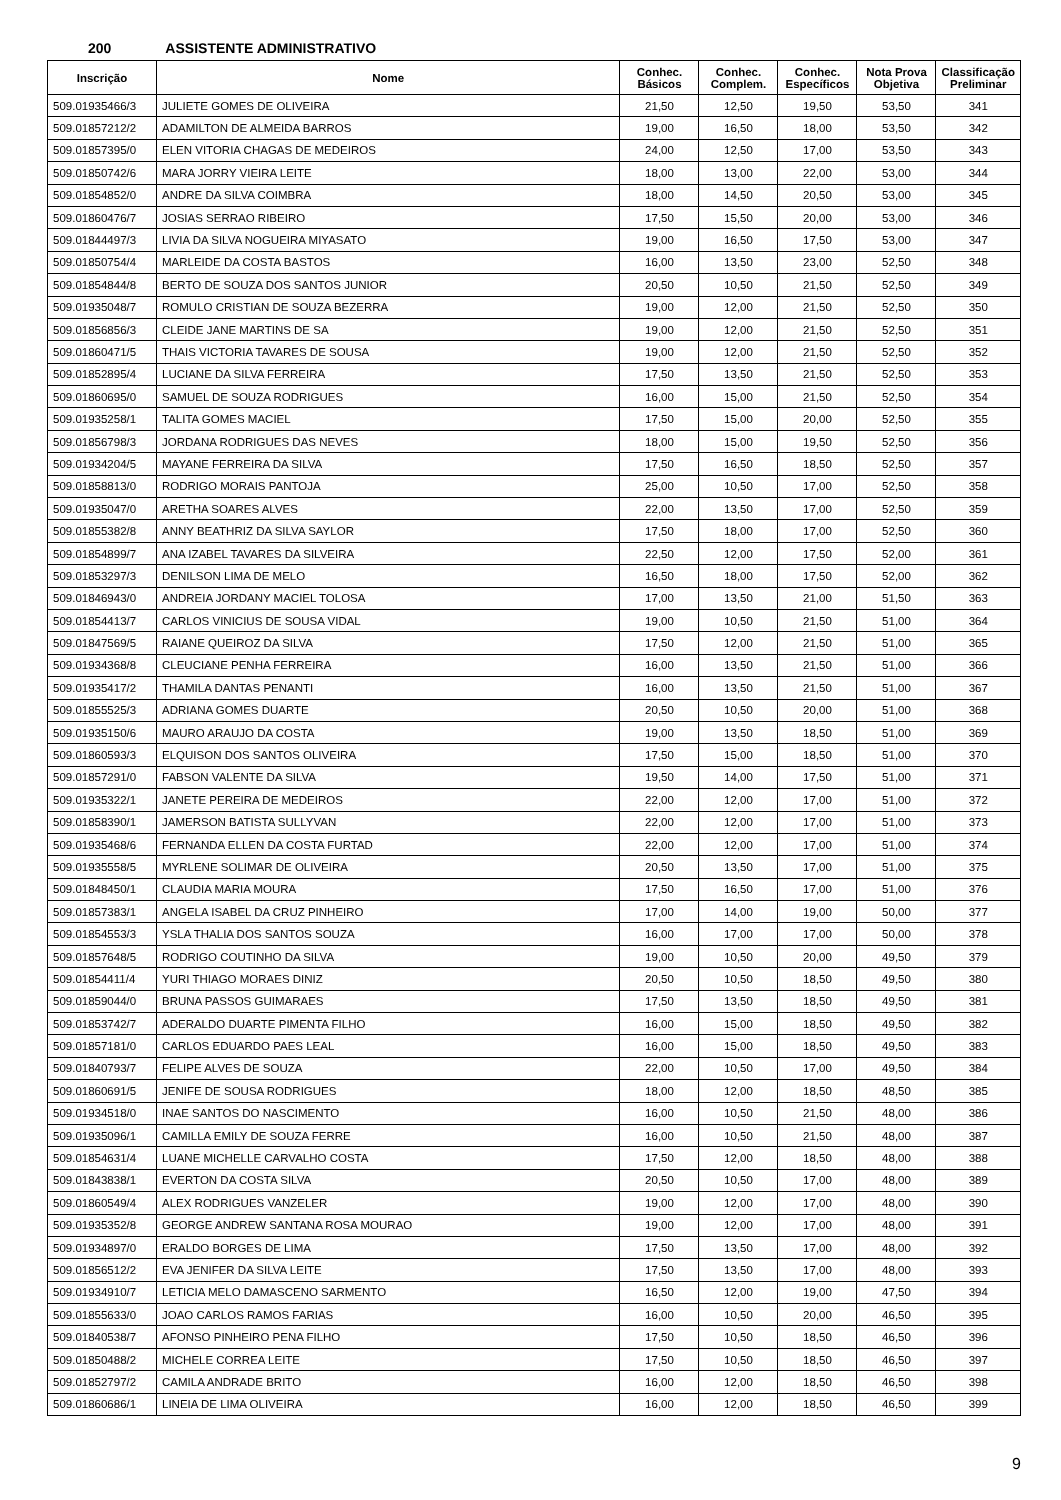200 ASSISTENTE ADMINISTRATIVO
| Inscrição | Nome | Conhec. Básicos | Conhec. Complem. | Conhec. Específicos | Nota Prova Objetiva | Classificação Preliminar |
| --- | --- | --- | --- | --- | --- | --- |
| 509.01935466/3 | JULIETE GOMES DE OLIVEIRA | 21,50 | 12,50 | 19,50 | 53,50 | 341 |
| 509.01857212/2 | ADAMILTON DE ALMEIDA BARROS | 19,00 | 16,50 | 18,00 | 53,50 | 342 |
| 509.01857395/0 | ELEN VITORIA CHAGAS DE MEDEIROS | 24,00 | 12,50 | 17,00 | 53,50 | 343 |
| 509.01850742/6 | MARA JORRY VIEIRA LEITE | 18,00 | 13,00 | 22,00 | 53,00 | 344 |
| 509.01854852/0 | ANDRE DA SILVA COIMBRA | 18,00 | 14,50 | 20,50 | 53,00 | 345 |
| 509.01860476/7 | JOSIAS SERRAO RIBEIRO | 17,50 | 15,50 | 20,00 | 53,00 | 346 |
| 509.01844497/3 | LIVIA DA SILVA NOGUEIRA MIYASATO | 19,00 | 16,50 | 17,50 | 53,00 | 347 |
| 509.01850754/4 | MARLEIDE DA COSTA BASTOS | 16,00 | 13,50 | 23,00 | 52,50 | 348 |
| 509.01854844/8 | BERTO DE SOUZA DOS SANTOS JUNIOR | 20,50 | 10,50 | 21,50 | 52,50 | 349 |
| 509.01935048/7 | ROMULO CRISTIAN DE SOUZA BEZERRA | 19,00 | 12,00 | 21,50 | 52,50 | 350 |
| 509.01856856/3 | CLEIDE JANE MARTINS DE SA | 19,00 | 12,00 | 21,50 | 52,50 | 351 |
| 509.01860471/5 | THAIS VICTORIA TAVARES DE SOUSA | 19,00 | 12,00 | 21,50 | 52,50 | 352 |
| 509.01852895/4 | LUCIANE DA SILVA FERREIRA | 17,50 | 13,50 | 21,50 | 52,50 | 353 |
| 509.01860695/0 | SAMUEL DE SOUZA RODRIGUES | 16,00 | 15,00 | 21,50 | 52,50 | 354 |
| 509.01935258/1 | TALITA GOMES MACIEL | 17,50 | 15,00 | 20,00 | 52,50 | 355 |
| 509.01856798/3 | JORDANA RODRIGUES DAS NEVES | 18,00 | 15,00 | 19,50 | 52,50 | 356 |
| 509.01934204/5 | MAYANE FERREIRA DA SILVA | 17,50 | 16,50 | 18,50 | 52,50 | 357 |
| 509.01858813/0 | RODRIGO MORAIS PANTOJA | 25,00 | 10,50 | 17,00 | 52,50 | 358 |
| 509.01935047/0 | ARETHA SOARES ALVES | 22,00 | 13,50 | 17,00 | 52,50 | 359 |
| 509.01855382/8 | ANNY BEATHRIZ DA SILVA SAYLOR | 17,50 | 18,00 | 17,00 | 52,50 | 360 |
| 509.01854899/7 | ANA IZABEL TAVARES DA SILVEIRA | 22,50 | 12,00 | 17,50 | 52,00 | 361 |
| 509.01853297/3 | DENILSON LIMA DE MELO | 16,50 | 18,00 | 17,50 | 52,00 | 362 |
| 509.01846943/0 | ANDREIA JORDANY MACIEL TOLOSA | 17,00 | 13,50 | 21,00 | 51,50 | 363 |
| 509.01854413/7 | CARLOS VINICIUS DE SOUSA VIDAL | 19,00 | 10,50 | 21,50 | 51,00 | 364 |
| 509.01847569/5 | RAIANE QUEIROZ DA SILVA | 17,50 | 12,00 | 21,50 | 51,00 | 365 |
| 509.01934368/8 | CLEUCIANE PENHA FERREIRA | 16,00 | 13,50 | 21,50 | 51,00 | 366 |
| 509.01935417/2 | THAMILA DANTAS PENANTI | 16,00 | 13,50 | 21,50 | 51,00 | 367 |
| 509.01855525/3 | ADRIANA GOMES DUARTE | 20,50 | 10,50 | 20,00 | 51,00 | 368 |
| 509.01935150/6 | MAURO ARAUJO DA COSTA | 19,00 | 13,50 | 18,50 | 51,00 | 369 |
| 509.01860593/3 | ELQUISON DOS SANTOS OLIVEIRA | 17,50 | 15,00 | 18,50 | 51,00 | 370 |
| 509.01857291/0 | FABSON VALENTE DA SILVA | 19,50 | 14,00 | 17,50 | 51,00 | 371 |
| 509.01935322/1 | JANETE PEREIRA DE MEDEIROS | 22,00 | 12,00 | 17,00 | 51,00 | 372 |
| 509.01858390/1 | JAMERSON BATISTA SULLYVAN | 22,00 | 12,00 | 17,00 | 51,00 | 373 |
| 509.01935468/6 | FERNANDA ELLEN DA COSTA FURTAD | 22,00 | 12,00 | 17,00 | 51,00 | 374 |
| 509.01935558/5 | MYRLENE SOLIMAR DE OLIVEIRA | 20,50 | 13,50 | 17,00 | 51,00 | 375 |
| 509.01848450/1 | CLAUDIA MARIA MOURA | 17,50 | 16,50 | 17,00 | 51,00 | 376 |
| 509.01857383/1 | ANGELA ISABEL DA CRUZ PINHEIRO | 17,00 | 14,00 | 19,00 | 50,00 | 377 |
| 509.01854553/3 | YSLA THALIA DOS SANTOS SOUZA | 16,00 | 17,00 | 17,00 | 50,00 | 378 |
| 509.01857648/5 | RODRIGO COUTINHO DA SILVA | 19,00 | 10,50 | 20,00 | 49,50 | 379 |
| 509.01854411/4 | YURI THIAGO MORAES DINIZ | 20,50 | 10,50 | 18,50 | 49,50 | 380 |
| 509.01859044/0 | BRUNA PASSOS GUIMARAES | 17,50 | 13,50 | 18,50 | 49,50 | 381 |
| 509.01853742/7 | ADERALDO DUARTE PIMENTA FILHO | 16,00 | 15,00 | 18,50 | 49,50 | 382 |
| 509.01857181/0 | CARLOS EDUARDO PAES LEAL | 16,00 | 15,00 | 18,50 | 49,50 | 383 |
| 509.01840793/7 | FELIPE ALVES DE SOUZA | 22,00 | 10,50 | 17,00 | 49,50 | 384 |
| 509.01860691/5 | JENIFE DE SOUSA RODRIGUES | 18,00 | 12,00 | 18,50 | 48,50 | 385 |
| 509.01934518/0 | INAE SANTOS DO NASCIMENTO | 16,00 | 10,50 | 21,50 | 48,00 | 386 |
| 509.01935096/1 | CAMILLA EMILY DE SOUZA FERRE | 16,00 | 10,50 | 21,50 | 48,00 | 387 |
| 509.01854631/4 | LUANE MICHELLE CARVALHO COSTA | 17,50 | 12,00 | 18,50 | 48,00 | 388 |
| 509.01843838/1 | EVERTON DA COSTA SILVA | 20,50 | 10,50 | 17,00 | 48,00 | 389 |
| 509.01860549/4 | ALEX RODRIGUES VANZELER | 19,00 | 12,00 | 17,00 | 48,00 | 390 |
| 509.01935352/8 | GEORGE ANDREW SANTANA ROSA MOURAO | 19,00 | 12,00 | 17,00 | 48,00 | 391 |
| 509.01934897/0 | ERALDO BORGES DE LIMA | 17,50 | 13,50 | 17,00 | 48,00 | 392 |
| 509.01856512/2 | EVA JENIFER DA SILVA LEITE | 17,50 | 13,50 | 17,00 | 48,00 | 393 |
| 509.01934910/7 | LETICIA MELO DAMASCENO SARMENTO | 16,50 | 12,00 | 19,00 | 47,50 | 394 |
| 509.01855633/0 | JOAO CARLOS RAMOS FARIAS | 16,00 | 10,50 | 20,00 | 46,50 | 395 |
| 509.01840538/7 | AFONSO PINHEIRO PENA FILHO | 17,50 | 10,50 | 18,50 | 46,50 | 396 |
| 509.01850488/2 | MICHELE CORREA LEITE | 17,50 | 10,50 | 18,50 | 46,50 | 397 |
| 509.01852797/2 | CAMILA ANDRADE BRITO | 16,00 | 12,00 | 18,50 | 46,50 | 398 |
| 509.01860686/1 | LINEIA DE LIMA OLIVEIRA | 16,00 | 12,00 | 18,50 | 46,50 | 399 |
9